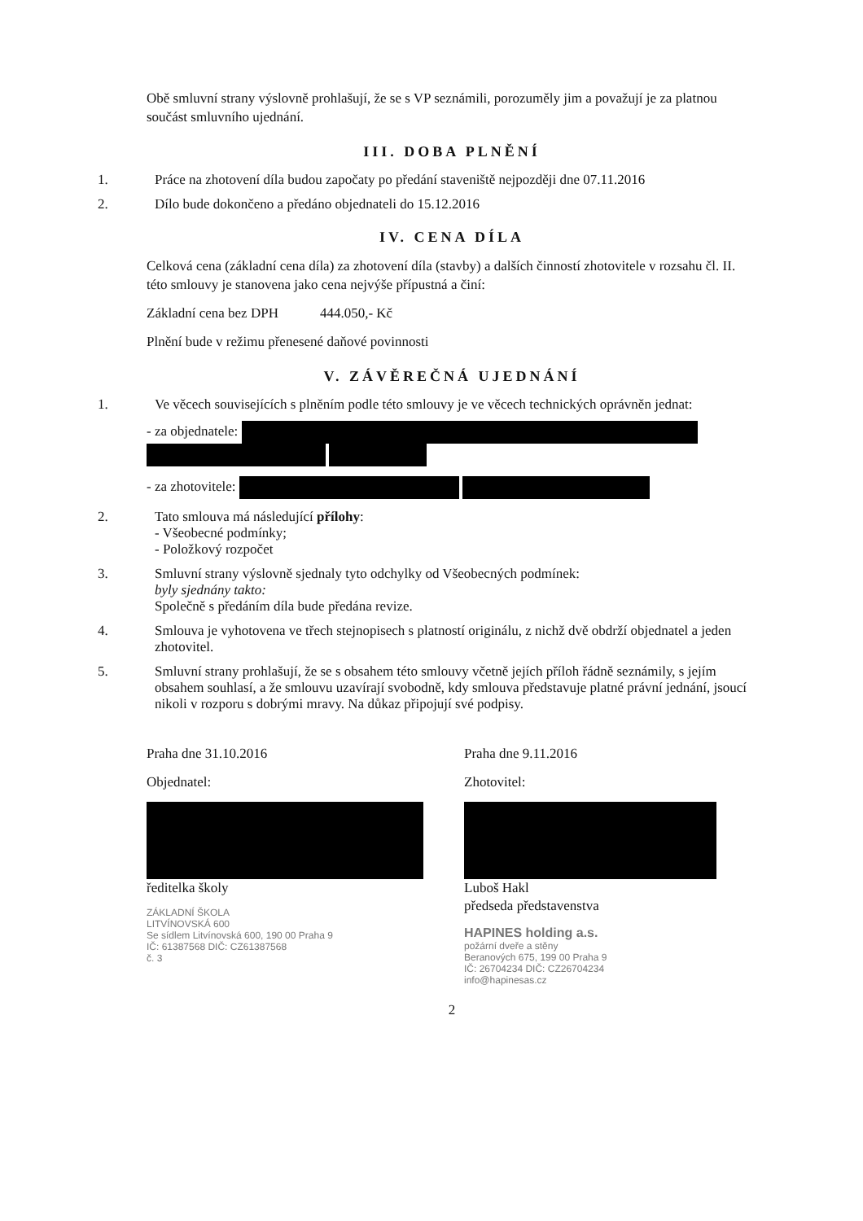Obě smluvní strany výslovně prohlašují, že se s VP seznámili, porozuměly jim a považují je za platnou součást smluvního ujednání.
III. DOBA PLNĚNÍ
1. Práce na zhotovení díla budou započaty po předání staveniště nejpozději dne 07.11.2016
2. Dílo bude dokončeno a předáno objednateli do 15.12.2016
IV. CENA DÍLA
Celková cena (základní cena díla) za zhotovení díla (stavby) a dalších činností zhotovitele v rozsahu čl. II. této smlouvy je stanovena jako cena nejvýše přípustná a činí:
Základní cena bez DPH 444.050,- Kč
Plnění bude v režimu přenesené daňové povinnosti
V. ZÁVĚREČNÁ UJEDNÁNÍ
1. Ve věcech souvisejících s plněním podle této smlouvy je ve věcech technických oprávněn jednat:
- za objednatele:
- za zhotovitele:
2. Tato smlouva má následující přílohy:
- Všeobecné podmínky;
- Položkový rozpočet
3. Smluvní strany výslovně sjednaly tyto odchylky od Všeobecných podmínek:
byly sjednány takto:
Společně s předáním díla bude předána revize.
4. Smlouva je vyhotovena ve třech stejnopisech s platností originálu, z nichž dvě obdrží objednatel a jeden zhotovitel.
5. Smluvní strany prohlašují, že se s obsahem této smlouvy včetně jejích příloh řádně seznámily, s jejím obsahem souhlasí, a že smlouvu uzavírají svobodně, kdy smlouva představuje platné právní jednání, jsoucí nikoli v rozporu s dobrými mravy. Na důkaz připojují své podpisy.
Praha dne 31.10.2016
Objednatel:
ředitelka školy
ZÁKLADNÍ ŠKOLA
LITVÍNOVSKÁ 600
Se sídlem Litvínovská 600, 190 00 Praha 9
IČ: 61387568 DIČ: CZ61387568
č. 3
Praha dne 9.11.2016
Zhotovitel:
Luboš Hakl
předseda představenstva
HAPINES holding a.s.
požární dveře a stěny
Beranových 675, 199 00 Praha 9
IČ: 26704234 DIČ: CZ26704234
info@hapinesas.cz
2